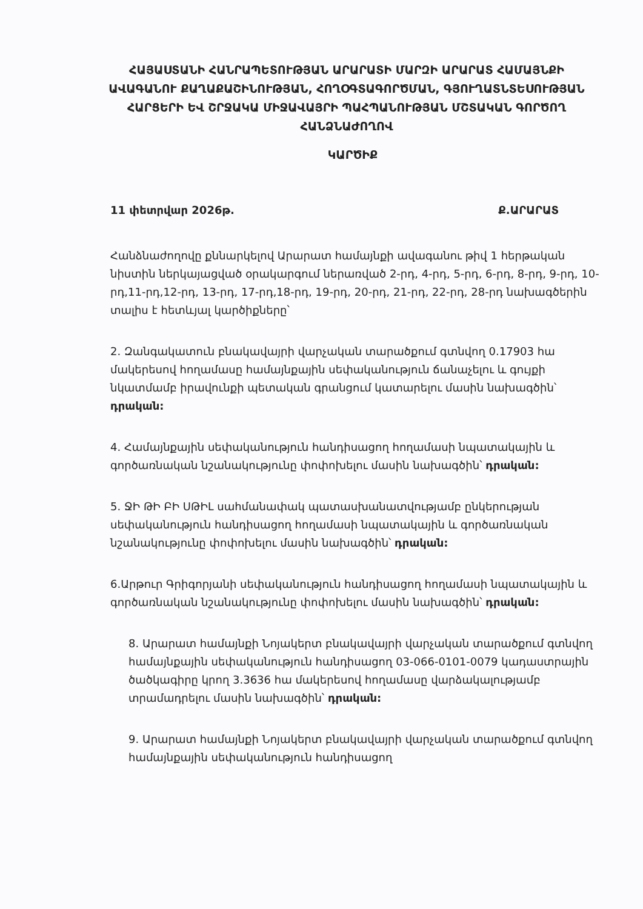ՀԱՅԱՍՏԱՆԻ ՀԱՆՐԱՊԵՏՈՒԹՅԱՆ ԱՐԱՐԱՏԻ ՄԱՐԶԻ ԱՐԱՐԱՏ ՀԱՄԱՅՆՔԻ ԱՎԱԳԱՆՈՒ ՔԱՂԱՔԱՇԻՆՈՒԹՅԱՆ, ՀՈՂՕԳՏԱԳՈՐԾՄԱՆ, ԳՅՈՒՂԱՏՆՏԵՍՈՒԹՅԱՆ ՀԱՐՑԵՐԻ ԵՎ ՇՐՋԱԿԱ ՄԻՋԱՎԱՅՐԻ ՊԱՀՊԱՆՈՒԹՅԱՆ ՄՇՏԱԿԱՆ ԳՈՐԾՈՂ ՀԱՆՁՆԱԺՈՂՈՎ
ԿԱՐԾԻՔ
11 փետրվար 2026թ. Ք.ԱՐԱՐԱՏ
Հանձնաժողովը քննարկելով Արարատ համայնքի ավագանու թիվ 1 հերթական նիստին ներկայացված օրակարգում ներառված 2-րդ, 4-րդ, 5-րդ, 6-րդ, 8-րդ, 9-րդ, 10-րդ,11-րդ,12-րդ, 13-րդ, 17-րդ,18-րդ, 19-րդ, 20-րդ, 21-րդ, 22-րդ, 28-րդ նախագծերին տալիս է հետևյալ կարծիքները՝
2. Զանգակատուն բնակավայրի վարչական տարածքում գտնվող 0.17903 հա մակերեսով հողամասը համայնքային սեփականություն ճանաչելու և գույքի նկատմամբ իրավունքի պետական գրանցում կատարելու մասին նախագծին՝ դրական:
4. Համայնքային սեփականություն հանդիսացող հողամասի նպատակային և գործառնական նշանակությունը փոփոխելու մասին նախագծին՝ դրական:
5. ՋԻ ԹԻ ԲԻ ՍԹԻԼ սահմանափակ պատասխանատվությամբ ընկերության սեփականություն հանդիսացող հողամասի նպատակային և գործառնական նշանակությունը փոփոխելու մասին նախագծին՝ դրական:
6.Արթուր Գրիգորյանի սեփականություն հանդիսացող հողամասի նպատակային և գործառնական նշանակությունը փոփոխելու մասին նախագծին՝ դրական:
8. Արարատ համայնքի Նոյակերտ բնակավայրի վարչական տարածքում գտնվող համայնքային սեփականություն հանդիսացող 03-066-0101-0079 կադաստրային ծածկագիրը կրող 3.3636 հա մակերեսով հողամասը վարձակալությամբ տրամադրելու մասին նախագծին՝ դրական:
9. Արարատ համայնքի Նոյակերտ բնակավայրի վարչական տարածքում գտնվող համայնքային սեփականություն հանդիսացող